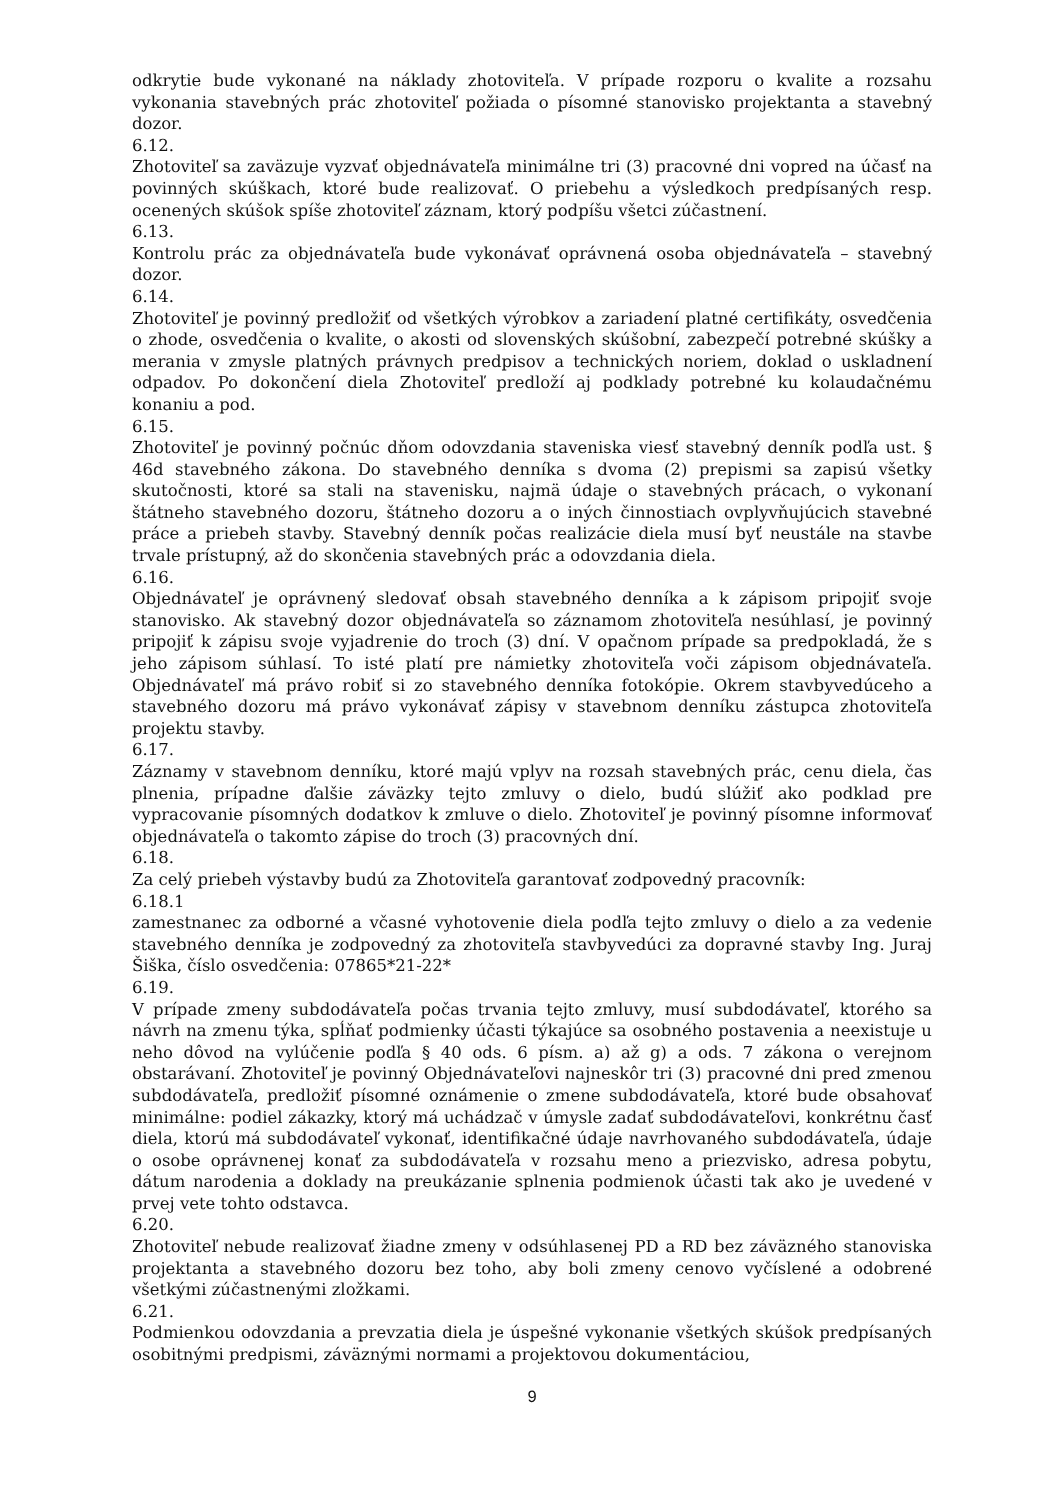odkrytie bude vykonané na náklady zhotoviteľa. V prípade rozporu o kvalite a rozsahu vykonania stavebných prác zhotoviteľ požiada o písomné stanovisko projektanta a stavebný dozor.
6.12.
Zhotoviteľ sa zaväzuje vyzvať objednávateľa minimálne tri (3) pracovné dni vopred na účasť na povinných skúškach, ktoré bude realizovať. O priebehu a výsledkoch predpísaných resp. ocenených skúšok spíše zhotoviteľ záznam, ktorý podpíšu všetci zúčastnení.
6.13.
Kontrolu prác za objednávateľa bude vykonávať oprávnená osoba objednávateľa – stavebný dozor.
6.14.
Zhotoviteľ je povinný predložiť od všetkých výrobkov a zariadení platné certifikáty, osvedčenia o zhode, osvedčenia o kvalite, o akosti od slovenských skúšobní, zabezpečí potrebné skúšky a merania v zmysle platných právnych predpisov a technických noriem, doklad o uskladnení odpadov. Po dokončení diela Zhotoviteľ predloží aj podklady potrebné ku kolaudačnému konaniu a pod.
6.15.
Zhotoviteľ je povinný počnúc dňom odovzdania staveniska viesť stavebný denník podľa ust. § 46d stavebného zákona. Do stavebného denníka s dvoma (2) prepismi sa zapisú všetky skutočnosti, ktoré sa stali na stavenisku, najmä údaje o stavebných prácach, o vykonaní štátneho stavebného dozoru, štátneho dozoru a o iných činnostiach ovplyvňujúcich stavebné práce a priebeh stavby. Stavebný denník počas realizácie diela musí byť neustále na stavbe trvale prístupný, až do skončenia stavebných prác a odovzdania diela.
6.16.
Objednávateľ je oprávnený sledovať obsah stavebného denníka a k zápisom pripojiť svoje stanovisko. Ak stavebný dozor objednávateľa so záznamom zhotoviteľa nesúhlasí, je povinný pripojiť k zápisu svoje vyjadrenie do troch (3) dní. V opačnom prípade sa predpokladá, že s jeho zápisom súhlasí. To isté platí pre námietky zhotoviteľa voči zápisom objednávateľa. Objednávateľ má právo robiť si zo stavebného denníka fotokópie. Okrem stavbyvedúceho a stavebného dozoru má právo vykonávať zápisy v stavebnom denníku zástupca zhotoviteľa projektu stavby.
6.17.
Záznamy v stavebnom denníku, ktoré majú vplyv na rozsah stavebných prác, cenu diela, čas plnenia, prípadne ďalšie záväzky tejto zmluvy o dielo, budú slúžiť ako podklad pre vypracovanie písomných dodatkov k zmluve o dielo. Zhotoviteľ je povinný písomne informovať objednávateľa o takomto zápise do troch (3) pracovných dní.
6.18.
Za celý priebeh výstavby budú za Zhotoviteľa garantovať zodpovedný pracovník:
6.18.1
zamestnanec za odborné a včasné vyhotovenie diela podľa tejto zmluvy o dielo a za vedenie stavebného denníka je zodpovedný za zhotoviteľa stavbyvedúci za dopravné stavby Ing. Juraj Šiška, číslo osvedčenia: 07865*21-22*
6.19.
V prípade zmeny subdodávateľa počas trvania tejto zmluvy, musí subdodávateľ, ktorého sa návrh na zmenu týka, spĺňať podmienky účasti týkajúce sa osobného postavenia a neexistuje u neho dôvod na vylúčenie podľa § 40 ods. 6 písm. a) až g) a ods. 7 zákona o verejnom obstarávaní. Zhotoviteľ je povinný Objednávateľovi najneskôr tri (3) pracovné dni pred zmenou subdodávateľa, predložiť písomné oznámenie o zmene subdodávateľa, ktoré bude obsahovať minimálne: podiel zákazky, ktorý má uchádzač v úmysle zadať subdodávateľovi, konkrétnu časť diela, ktorú má subdodávateľ vykonať, identifikačné údaje navrhovaného subdodávateľa, údaje o osobe oprávnenej konať za subdodávateľa v rozsahu meno a priezvisko, adresa pobytu, dátum narodenia a doklady na preukázanie splnenia podmienok účasti tak ako je uvedené v prvej vete tohto odstavca.
6.20.
Zhotoviteľ nebude realizovať žiadne zmeny v odsúhlasenej PD a RD bez záväzného stanoviska projektanta a stavebného dozoru bez toho, aby boli zmeny cenovo vyčíslené a odobrené všetkými zúčastnenými zložkami.
6.21.
Podmienkou odovzdania a prevzatia diela je úspešné vykonanie všetkých skúšok predpísaných osobitnými predpismi, záväznými normami a projektovou dokumentáciou,
9